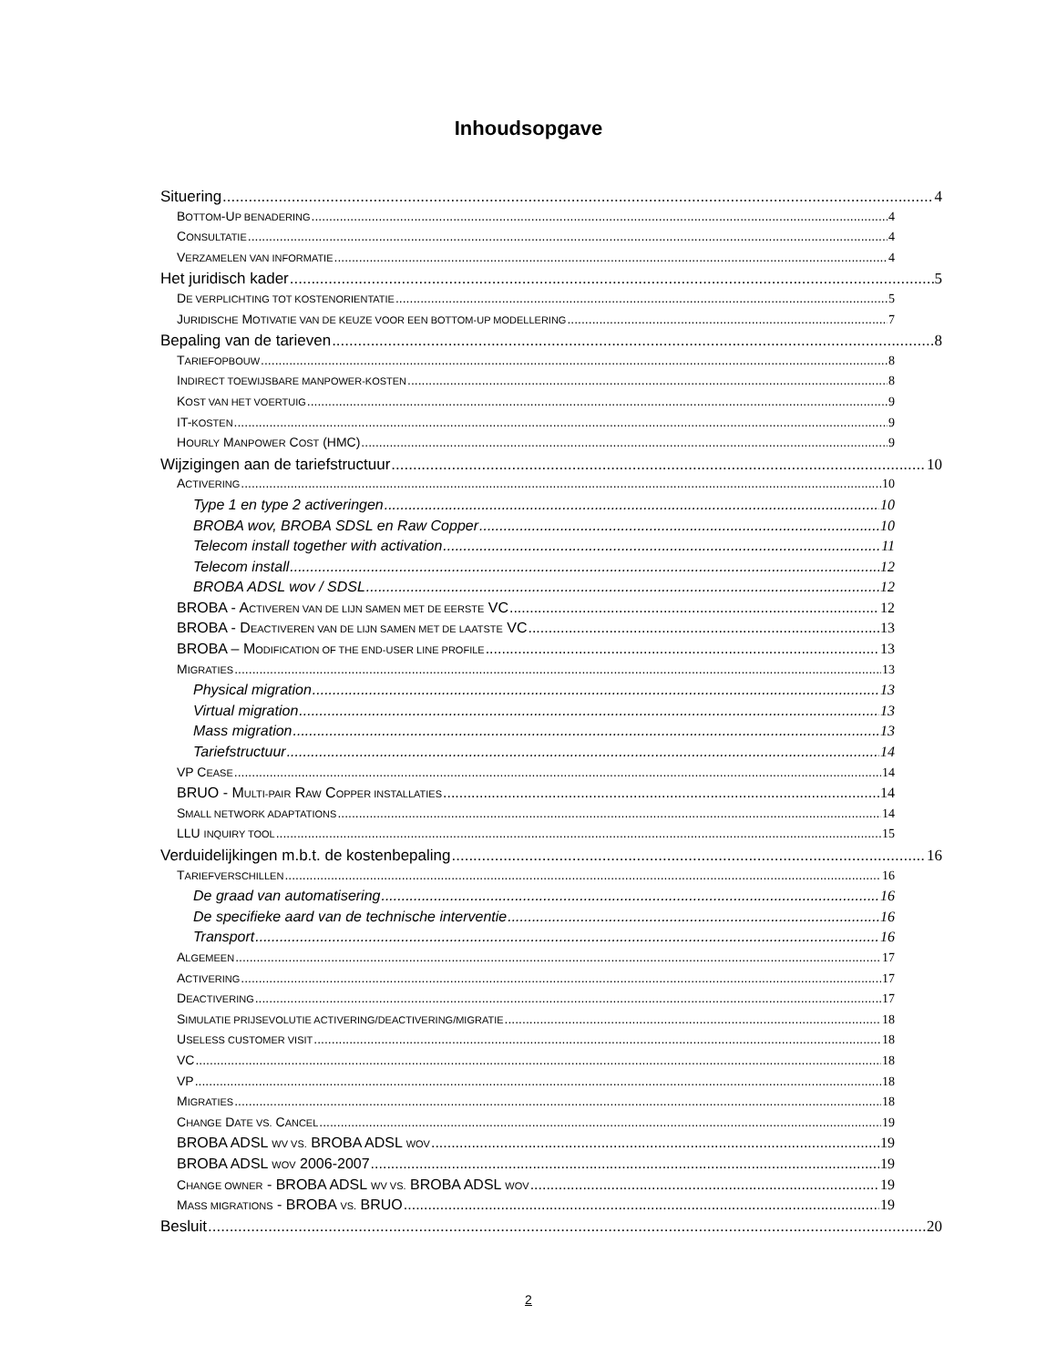Inhoudsopgave
Situering 4
BOTTOM-UP BENADERING 4
CONSULTATIE 4
VERZAMELEN VAN INFORMATIE 4
Het juridisch kader 5
DE VERPLICHTING TOT KOSTENORIENTATIE 5
JURIDISCHE MOTIVATIE VAN DE KEUZE VOOR EEN BOTTOM-UP MODELLERING 7
Bepaling van de tarieven 8
TARIEFOPBOUW 8
INDIRECT TOEWIJSBARE MANPOWER-KOSTEN 8
KOST VAN HET VOERTUIG 9
IT-KOSTEN 9
HOURLY MANPOWER COST (HMC) 9
Wijzigingen aan de tariefstructuur 10
ACTIVERING 10
Type 1 en type 2 activeringen 10
BROBA wov, BROBA SDSL en Raw Copper 10
Telecom install together with activation 11
Telecom install 12
BROBA ADSL wov / SDSL 12
BROBA - ACTIVEREN VAN DE LIJN SAMEN MET DE EERSTE VC 12
BROBA - DEACTIVEREN VAN DE LIJN SAMEN MET DE LAATSTE VC 13
BROBA – MODIFICATION OF THE END-USER LINE PROFILE 13
MIGRATIES 13
Physical migration 13
Virtual migration 13
Mass migration 13
Tariefstructuur 14
VP CEASE 14
BRUO - MULTI-PAIR RAW COPPER INSTALLATIES 14
SMALL NETWORK ADAPTATIONS 14
LLU INQUIRY TOOL 15
Verduidelijkingen m.b.t. de kostenbepaling 16
TARIEFVERSCHILLEN 16
De graad van automatisering 16
De specifieke aard van de technische interventie 16
Transport 16
ALGEMEEN 17
ACTIVERING 17
DEACTIVERING 17
SIMULATIE PRIJSEVOLUTIE ACTIVERING/DEACTIVERING/MIGRATIE 18
USELESS CUSTOMER VISIT 18
VC 18
VP 18
MIGRATIES 18
CHANGE DATE VS. CANCEL 19
BROBA ADSL WV VS. BROBA ADSL WOV 19
BROBA ADSL WOV 2006-2007 19
CHANGE OWNER - BROBA ADSL WV VS. BROBA ADSL WOV 19
MASS MIGRATIONS - BROBA VS. BRUO 19
Besluit 20
2